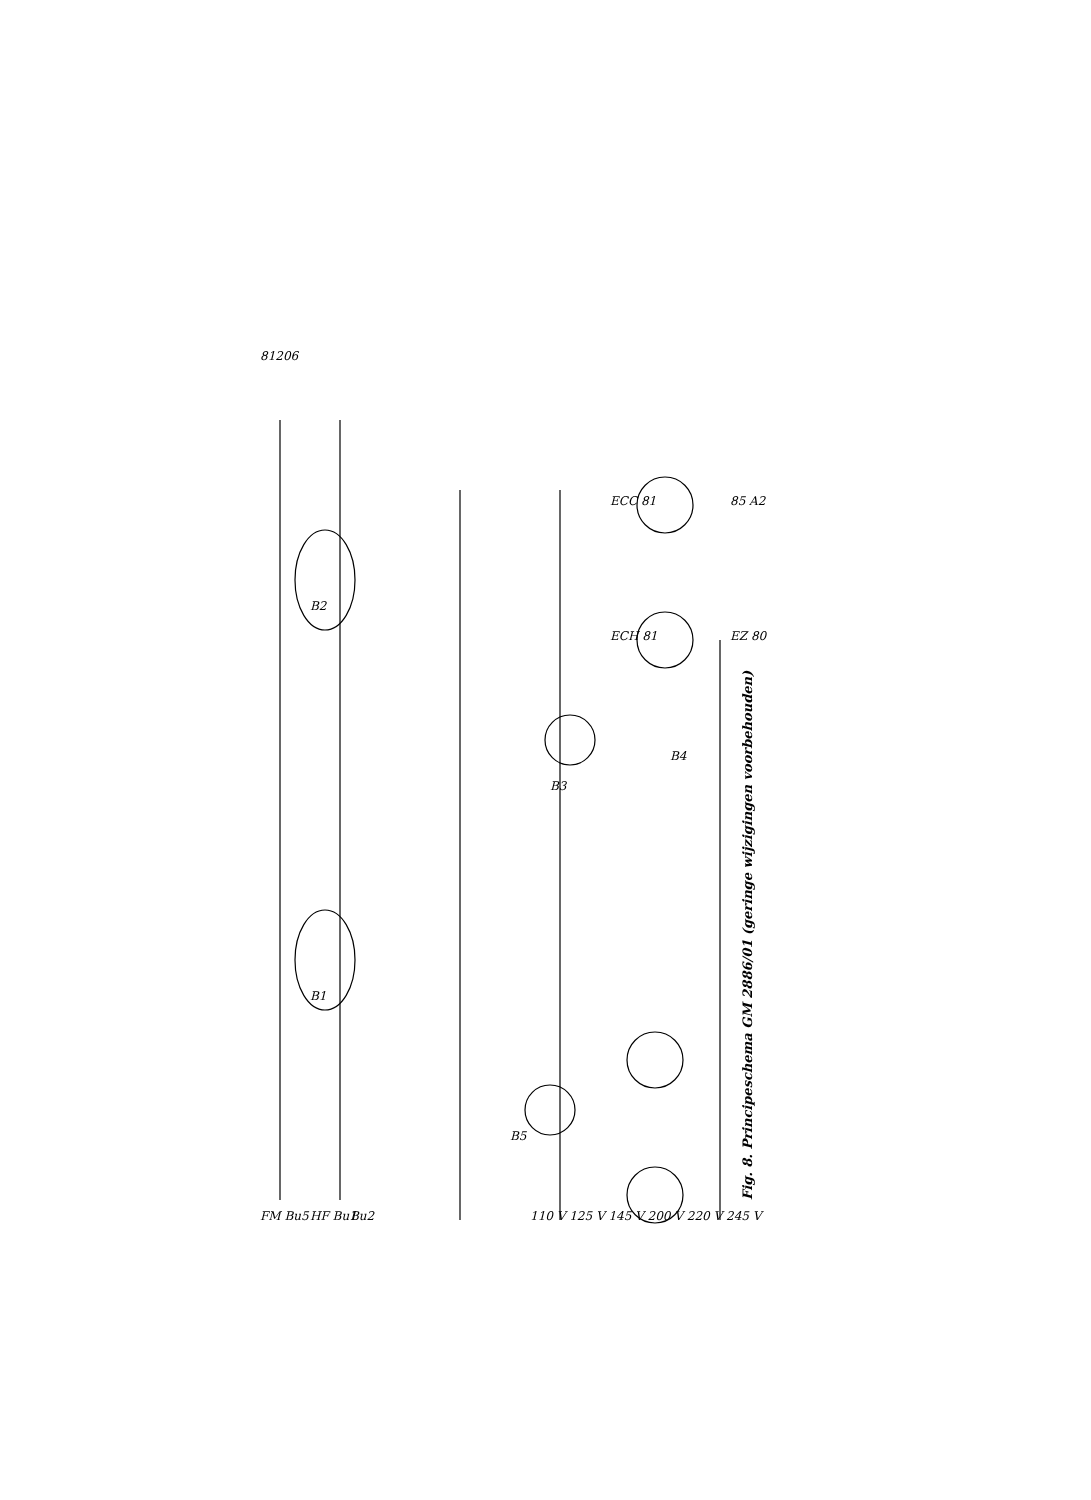81206
B2
B1
B3
B4
B5
ECH 81
ECC 81
EZ 80
85 A2
FM Bu5
HF Bu1
Bu2
110 V 125 V 145 V 200 V 220 V 245 V
Fig. 8. Principeschema GM 2886/01 (geringe wijzigingen voorbehouden)